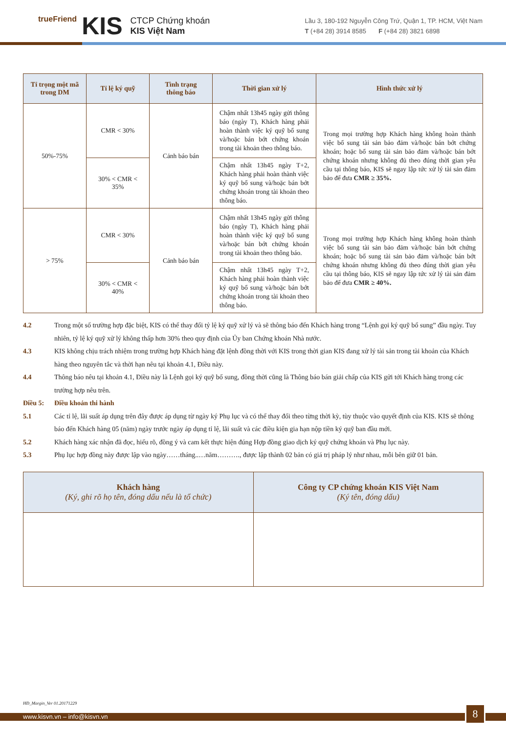trueFriend KIS
CTCP Chứng khoán
KIS Việt Nam
Lầu 3, 180-192 Nguyễn Công Trứ, Quận 1, TP. HCM, Việt Nam
T (+84 28) 3914 8585 F (+84 28) 3821 6898
| Tỉ trọng một mã trong DM | Tỉ lệ ký quỹ | Tình trạng thông báo | Thời gian xử lý | Hình thức xử lý |
| --- | --- | --- | --- | --- |
| 50%-75% | CMR < 30% | Cảnh báo bán | Chậm nhất 13h45 ngày gửi thông báo (ngày T), Khách hàng phải hoàn thành việc ký quỹ bổ sung và/hoặc bán bớt chứng khoán trong tài khoản theo thông báo. | Trong mọi trường hợp Khách hàng không hoàn thành việc bổ sung tài sản bảo đảm và/hoặc bán bớt chứng khoán; hoặc bổ sung tài sản bảo đảm và/hoặc bán bớt chứng khoán nhưng không đủ theo đúng thời gian yêu cầu tại thông báo, KIS sẽ ngay lập tức xử lý tài sản đảm bảo để đưa CMR ≥ 35%. |
| | 30% < CMR < 35% | | Chậm nhất 13h45 ngày T+2, Khách hàng phải hoàn thành việc ký quỹ bổ sung và/hoặc bán bớt chứng khoán trong tài khoản theo thông báo. | |
| > 75% | CMR < 30% | Cảnh báo bán | Chậm nhất 13h45 ngày gửi thông báo (ngày T), Khách hàng phải hoàn thành việc ký quỹ bổ sung và/hoặc bán bớt chứng khoán trong tài khoản theo thông báo. | Trong mọi trường hợp Khách hàng không hoàn thành việc bổ sung tài sản bảo đảm và/hoặc bán bớt chứng khoán; hoặc bổ sung tài sản bảo đảm và/hoặc bán bớt chứng khoán nhưng không đủ theo đúng thời gian yêu cầu tại thông báo, KIS sẽ ngay lập tức xử lý tài sản đảm bảo để đưa CMR ≥ 40%. |
| | 30% < CMR < 40% | | Chậm nhất 13h45 ngày T+2, Khách hàng phải hoàn thành việc ký quỹ bổ sung và/hoặc bán bớt chứng khoán trong tài khoản theo thông báo. | |
4.2 Trong một số trường hợp đặc biệt, KIS có thể thay đổi tỷ lệ ký quỹ xử lý và sẽ thông báo đến Khách hàng trong “Lệnh gọi ký quỹ bổ sung” đầu ngày. Tuy nhiên, tỷ lệ ký quỹ xử lý không thấp hơn 30% theo quy định của Ủy ban Chứng khoán Nhà nước.
4.3 KIS không chịu trách nhiệm trong trường hợp Khách hàng đặt lệnh đồng thời với KIS trong thời gian KIS đang xử lý tài sản trong tài khoản của Khách hàng theo nguyên tắc và thời hạn nêu tại khoản 4.1, Điều này.
4.4 Thông báo nêu tại khoản 4.1, Điều này là Lệnh gọi ký quỹ bổ sung, đồng thời cũng là Thông báo bán giải chấp của KIS gửi tới Khách hàng trong các trường hợp nêu trên.
Điều 5: Điều khoản thi hành
5.1 Các tỉ lệ, lãi suất áp dụng trên đây được áp dụng từ ngày ký Phụ lục và có thể thay đổi theo từng thời kỳ, tùy thuộc vào quyết định của KIS. KIS sẽ thông báo đến Khách hàng 05 (năm) ngày trước ngày áp dụng tỉ lệ, lãi suất và các điều kiện gia hạn nộp tiền ký quỹ ban đầu mới.
5.2 Khách hàng xác nhận đã đọc, hiểu rõ, đồng ý và cam kết thực hiện đúng Hợp đồng giao dịch ký quỹ chứng khoán và Phụ lục này.
5.3 Phụ lục hợp đồng này được lập vào ngày……tháng..…năm………., được lập thành 02 bản có giá trị pháp lý như nhau, mỗi bên giữ 01 bản.
| Khách hàng (Ký, ghi rõ họ tên, đóng dấu nếu là tổ chức) | Công ty CP chứng khoán KIS Việt Nam (Ký tên, đóng dấu) |
HĐ_Margin_Ver 01.20171229
www.kisvn.vn – info@kisvn.vn
8